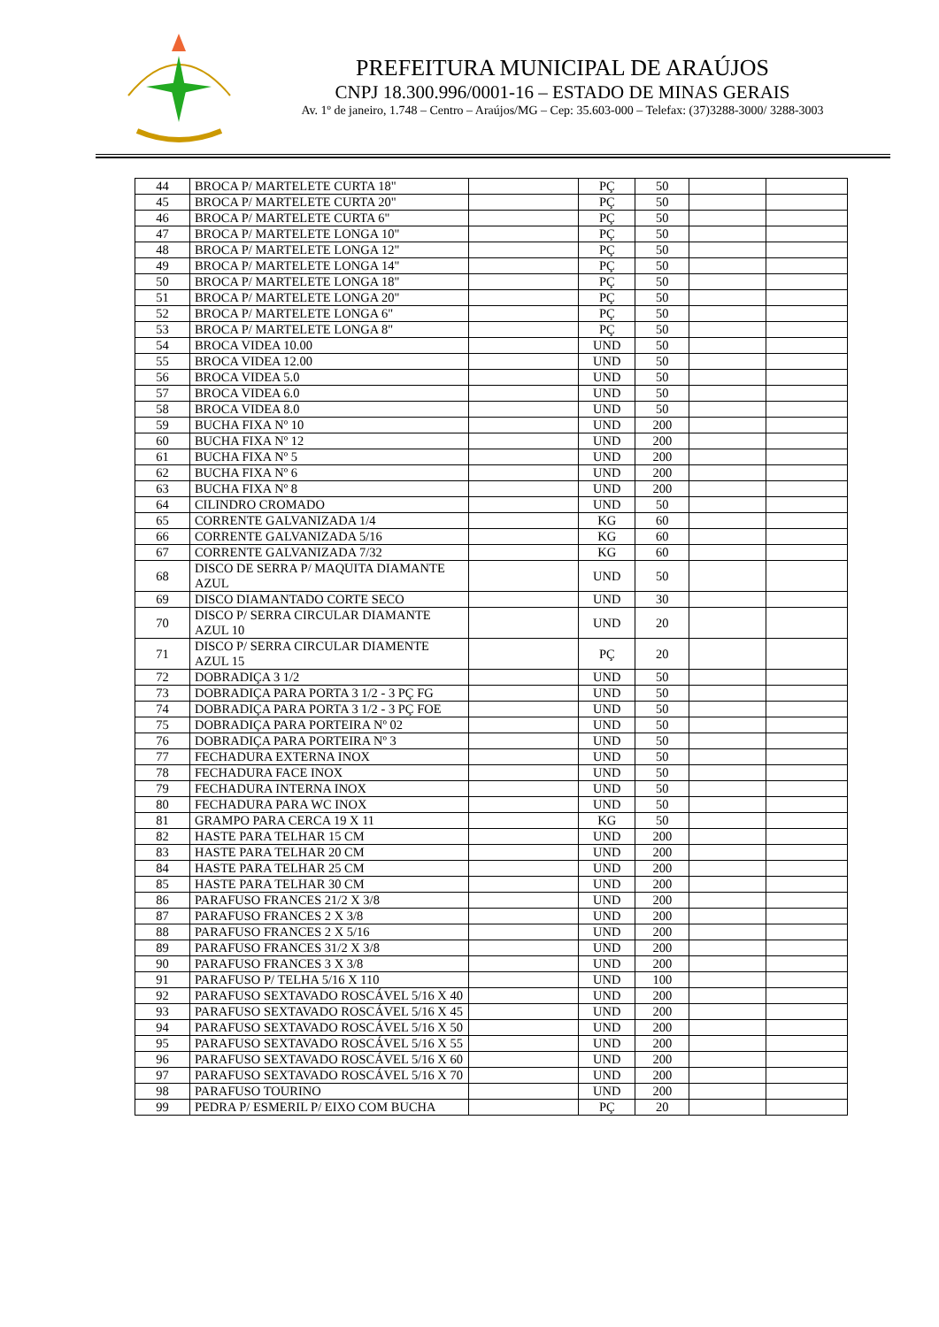PREFEITURA MUNICIPAL DE ARAÚJOS
CNPJ 18.300.996/0001-16 – ESTADO DE MINAS GERAIS
Av. 1º de janeiro, 1.748 – Centro – Araújos/MG – Cep: 35.603-000 – Telefax: (37)3288-3000/ 3288-3003
| 44 | BROCA P/ MARTELETE CURTA 18" | | PÇ | 50 | | |
| 45 | BROCA P/ MARTELETE CURTA 20" | | PÇ | 50 | | |
| 46 | BROCA P/ MARTELETE CURTA 6" | | PÇ | 50 | | |
| 47 | BROCA P/ MARTELETE LONGA 10" | | PÇ | 50 | | |
| 48 | BROCA P/ MARTELETE LONGA 12" | | PÇ | 50 | | |
| 49 | BROCA P/ MARTELETE LONGA 14" | | PÇ | 50 | | |
| 50 | BROCA P/ MARTELETE LONGA 18" | | PÇ | 50 | | |
| 51 | BROCA P/ MARTELETE LONGA 20" | | PÇ | 50 | | |
| 52 | BROCA P/ MARTELETE LONGA 6" | | PÇ | 50 | | |
| 53 | BROCA P/ MARTELETE LONGA 8" | | PÇ | 50 | | |
| 54 | BROCA VIDEA 10.00 | | UND | 50 | | |
| 55 | BROCA VIDEA 12.00 | | UND | 50 | | |
| 56 | BROCA VIDEA 5.0 | | UND | 50 | | |
| 57 | BROCA VIDEA 6.0 | | UND | 50 | | |
| 58 | BROCA VIDEA 8.0 | | UND | 50 | | |
| 59 | BUCHA FIXA Nº 10 | | UND | 200 | | |
| 60 | BUCHA FIXA Nº 12 | | UND | 200 | | |
| 61 | BUCHA FIXA Nº 5 | | UND | 200 | | |
| 62 | BUCHA FIXA Nº 6 | | UND | 200 | | |
| 63 | BUCHA FIXA Nº 8 | | UND | 200 | | |
| 64 | CILINDRO CROMADO | | UND | 50 | | |
| 65 | CORRENTE GALVANIZADA 1/4 | | KG | 60 | | |
| 66 | CORRENTE GALVANIZADA 5/16 | | KG | 60 | | |
| 67 | CORRENTE GALVANIZADA 7/32 | | KG | 60 | | |
| 68 | DISCO DE SERRA P/ MAQUITA DIAMANTE AZUL | | UND | 50 | | |
| 69 | DISCO DIAMANTADO CORTE SECO | | UND | 30 | | |
| 70 | DISCO P/ SERRA CIRCULAR DIAMANTE AZUL 10 | | UND | 20 | | |
| 71 | DISCO P/ SERRA CIRCULAR DIAMENTE AZUL 15 | | PÇ | 20 | | |
| 72 | DOBRADIÇA 3 1/2 | | UND | 50 | | |
| 73 | DOBRADIÇA PARA PORTA 3 1/2 - 3 PÇ FG | | UND | 50 | | |
| 74 | DOBRADIÇA PARA PORTA 3 1/2 - 3 PÇ FOE | | UND | 50 | | |
| 75 | DOBRADIÇA PARA PORTEIRA Nº 02 | | UND | 50 | | |
| 76 | DOBRADIÇA PARA PORTEIRA Nº 3 | | UND | 50 | | |
| 77 | FECHADURA EXTERNA INOX | | UND | 50 | | |
| 78 | FECHADURA FACE INOX | | UND | 50 | | |
| 79 | FECHADURA INTERNA INOX | | UND | 50 | | |
| 80 | FECHADURA PARA WC INOX | | UND | 50 | | |
| 81 | GRAMPO PARA CERCA 19 X 11 | | KG | 50 | | |
| 82 | HASTE PARA TELHAR 15 CM | | UND | 200 | | |
| 83 | HASTE PARA TELHAR 20 CM | | UND | 200 | | |
| 84 | HASTE PARA TELHAR 25 CM | | UND | 200 | | |
| 85 | HASTE PARA TELHAR 30 CM | | UND | 200 | | |
| 86 | PARAFUSO FRANCES 21/2 X 3/8 | | UND | 200 | | |
| 87 | PARAFUSO FRANCES 2 X 3/8 | | UND | 200 | | |
| 88 | PARAFUSO FRANCES 2 X 5/16 | | UND | 200 | | |
| 89 | PARAFUSO FRANCES 31/2 X 3/8 | | UND | 200 | | |
| 90 | PARAFUSO FRANCES 3 X 3/8 | | UND | 200 | | |
| 91 | PARAFUSO P/ TELHA 5/16 X 110 | | UND | 100 | | |
| 92 | PARAFUSO SEXTAVADO ROSCÁVEL 5/16 X 40 | | UND | 200 | | |
| 93 | PARAFUSO SEXTAVADO ROSCÁVEL 5/16 X 45 | | UND | 200 | | |
| 94 | PARAFUSO SEXTAVADO ROSCÁVEL 5/16 X 50 | | UND | 200 | | |
| 95 | PARAFUSO SEXTAVADO ROSCÁVEL 5/16 X 55 | | UND | 200 | | |
| 96 | PARAFUSO SEXTAVADO ROSCÁVEL 5/16 X 60 | | UND | 200 | | |
| 97 | PARAFUSO SEXTAVADO ROSCÁVEL 5/16 X 70 | | UND | 200 | | |
| 98 | PARAFUSO TOURINO | | UND | 200 | | |
| 99 | PEDRA P/ ESMERIL P/ EIXO COM BUCHA | | PÇ | 20 | | |